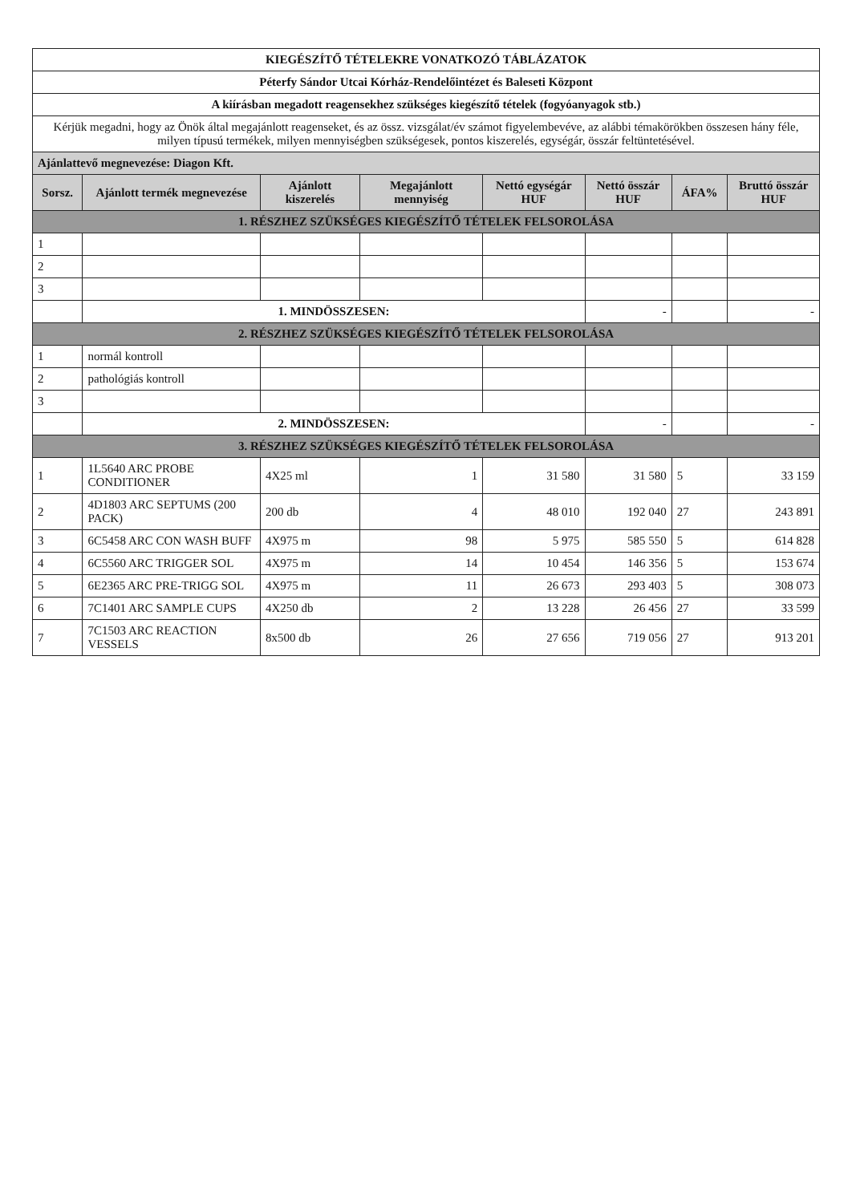| KIEGÉSZÍTŐ TÉTELEKRE VONATKOZÓ TÁBLÁZATOK | | | | | | | |
| Péterfy Sándor Utcai Kórház-Rendelőintézet és Baleseti Központ | | | | | | | |
| A kiírásban megadott reagensekhez szükséges kiegészítő tételek (fogyóanyagok stb.) | | | | | | | |
| Kérjük megadni, hogy az Önök által megajánlott reagenseket, és az össz. vizsgálat/év számot figyelembevéve, az alábbi témakörökben összesen hány féle, milyen típusú termékek, milyen mennyiségben szükségesek, pontos kiszerelés, egységár, összár feltüntetésével. | | | | | | | |
| Ajánlattevő megnevezése: Diagon Kft. | | | | | | | |
| Sorsz. | Ajánlott termék megnevezése | Ajánlott kiszerelés | Megajánlott mennyiség | Nettó egységár HUF | Nettó összár HUF | ÁFA% | Bruttó összár HUF |
| 1. RÉSZHEZ SZÜKSÉGES KIEGÉSZÍTŐ TÉTELEK FELSOROLÁSA | | | | | | | |
| 1 | | | | | | | |
| 2 | | | | | | | |
| 3 | | | | | | | |
| | 1. MINDÖSSZESEN: | | | | - | | - |
| 2. RÉSZHEZ SZÜKSÉGES KIEGÉSZÍTŐ TÉTELEK FELSOROLÁSA | | | | | | | |
| 1 | normál kontroll | | | | | | |
| 2 | pathológiás kontroll | | | | | | |
| 3 | | | | | | | |
| | 2. MINDÖSSZESEN: | | | | - | | - |
| 3. RÉSZHEZ SZÜKSÉGES KIEGÉSZÍTŐ TÉTELEK FELSOROLÁSA | | | | | | | |
| 1 | 1L5640 ARC PROBE CONDITIONER | 4X25 ml | 1 | 31 580 | 31 580 | 5 | 33 159 |
| 2 | 4D1803 ARC SEPTUMS (200 PACK) | 200 db | 4 | 48 010 | 192 040 | 27 | 243 891 |
| 3 | 6C5458 ARC CON WASH BUFF | 4X975 m | 98 | 5 975 | 585 550 | 5 | 614 828 |
| 4 | 6C5560 ARC TRIGGER SOL | 4X975 m | 14 | 10 454 | 146 356 | 5 | 153 674 |
| 5 | 6E2365 ARC PRE-TRIGG SOL | 4X975 m | 11 | 26 673 | 293 403 | 5 | 308 073 |
| 6 | 7C1401 ARC SAMPLE CUPS | 4X250 db | 2 | 13 228 | 26 456 | 27 | 33 599 |
| 7 | 7C1503 ARC REACTION VESSELS | 8x500 db | 26 | 27 656 | 719 056 | 27 | 913 201 |